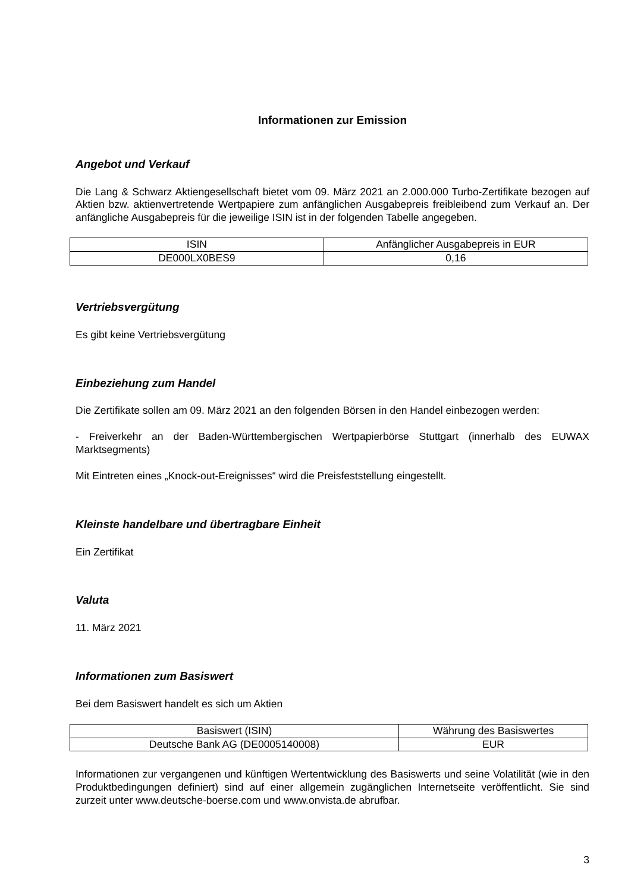Informationen zur Emission
Angebot und Verkauf
Die Lang & Schwarz Aktiengesellschaft bietet vom 09. März 2021 an 2.000.000 Turbo-Zertifikate bezogen auf Aktien bzw. aktienvertretende Wertpapiere zum anfänglichen Ausgabepreis freibleibend zum Verkauf an. Der anfängliche Ausgabepreis für die jeweilige ISIN ist in der folgenden Tabelle angegeben.
| ISIN | Anfänglicher Ausgabepreis in EUR |
| DE000LX0BES9 | 0,16 |
Vertriebsvergütung
Es gibt keine Vertriebsvergütung
Einbeziehung zum Handel
Die Zertifikate sollen am 09. März 2021 an den folgenden Börsen in den Handel einbezogen werden:
- Freiverkehr an der Baden-Württembergischen Wertpapierbörse Stuttgart (innerhalb des EUWAX Marktsegments)
Mit Eintreten eines „Knock-out-Ereignisses“ wird die Preisfeststellung eingestellt.
Kleinste handelbare und übertragbare Einheit
Ein Zertifikat
Valuta
11. März 2021
Informationen zum Basiswert
Bei dem Basiswert handelt es sich um Aktien
| Basiswert (ISIN) | Währung des Basiswertes |
| Deutsche Bank AG (DE0005140008) | EUR |
Informationen zur vergangenen und künftigen Wertentwicklung des Basiswerts und seine Volatilität (wie in den Produktbedingungen definiert) sind auf einer allgemein zugänglichen Internetseite veröffentlicht. Sie sind zurzeit unter www.deutsche-boerse.com und www.onvista.de abrufbar.
3